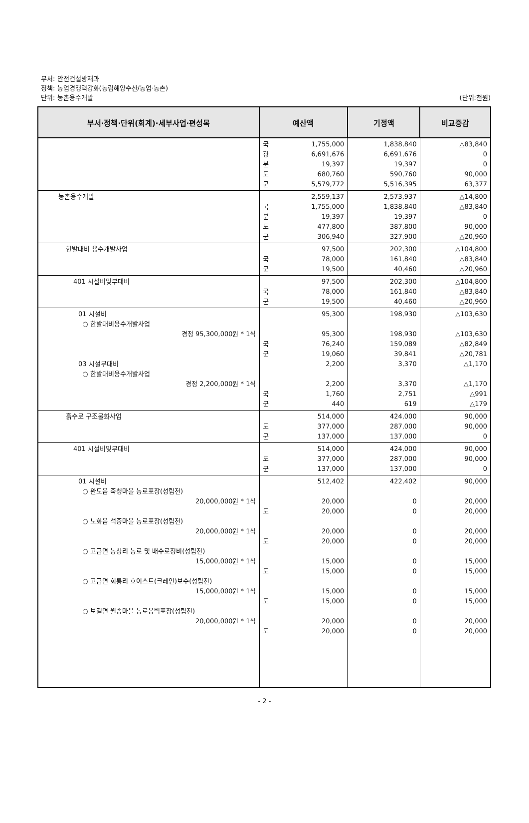부서: 안전건설방재과
정책: 농업경쟁력강화(농림해양수산/농업·농촌)
단위: 농촌용수개발
(단위:천원)
| 부서·정책·단위(회계)·세부사업·편성목 | 예산액 | | 기정액 | 비교증감 |
| --- | --- | --- | --- | --- |
| | 국 광 분 도 군 | 1,755,000 6,691,676 19,397 680,760 5,579,772 | 1,838,840 6,691,676 19,397 590,760 5,516,395 | △83,840 0 0 90,000 63,377 |
| 농촌용수개발 | 국 분 도 군 | 2,559,137 1,755,000 19,397 477,800 306,940 | 2,573,937 1,838,840 19,397 387,800 327,900 | △14,800 △83,840 0 90,000 △20,960 |
| 한발대비 용수개발사업 | 국 군 | 97,500 78,000 19,500 | 202,300 161,840 40,460 | △104,800 △83,840 △20,960 |
| 401 시설비및부대비 | 국 군 | 97,500 78,000 19,500 | 202,300 161,840 40,460 | △104,800 △83,840 △20,960 |
| 01 시설비 ○ 한발대비용수개발사업 경정 95,300,000원 * 1식 03 시설부대비 ○ 한발대비용수개발사업 경정 2,200,000원 * 1식 | 국 군 국 군 | 95,300 95,300 76,240 19,060 2,200 2,200 1,760 440 | 198,930 198,930 159,089 39,841 3,370 3,370 2,751 619 | △103,630 △103,630 △82,849 △20,781 △1,170 △1,170 △991 △179 |
| 흙수로 구조물화사업 | 도 군 | 514,000 377,000 137,000 | 424,000 287,000 137,000 | 90,000 90,000 0 |
| 401 시설비및부대비 | 도 군 | 514,000 377,000 137,000 | 424,000 287,000 137,000 | 90,000 90,000 0 |
| 01 시설비 ○ 완도읍 죽청마을 농로포장(성립전) 20,000,000원 * 1식 ○ 노화읍 석중마을 농로포장(성립전) 20,000,000원 * 1식 ○ 고금면 농상리 농로 및 배수로정비(성립전) 15,000,000원 * 1식 ○ 고금면 회룡리 호이스트(크레인)보수(성립전) 15,000,000원 * 1식 ○ 보길면 월송마을 농로옹벽포장(성립전) 20,000,000원 * 1식 | 도 도 도 도 도 | 512,402 20,000 20,000 20,000 20,000 15,000 15,000 15,000 15,000 20,000 20,000 | 422,402 0 0 0 0 0 0 0 0 0 0 | 90,000 20,000 20,000 20,000 20,000 15,000 15,000 15,000 15,000 20,000 20,000 |
- 2 -